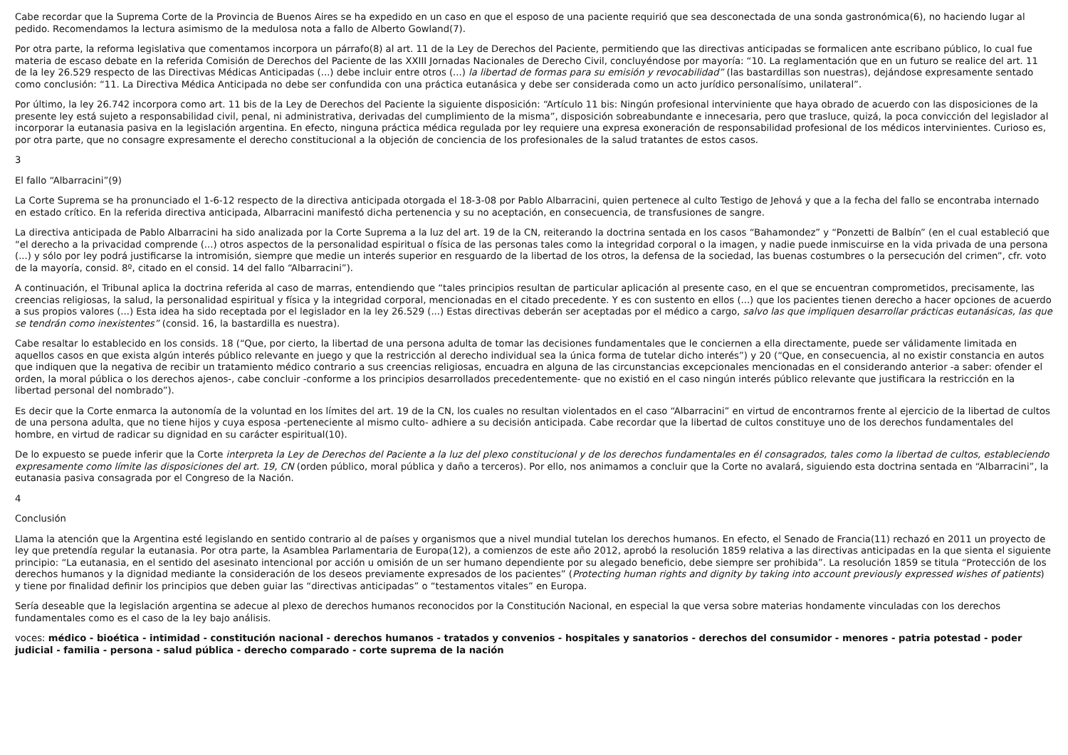Cabe recordar que la Suprema Corte de la Provincia de Buenos Aires se ha expedido en un caso en que el esposo de una paciente requirió que sea desconectada de una sonda gastronómica(6), no haciendo lugar al pedido. Recomendamos la lectura asimismo de la medulosa nota a fallo de Alberto Gowland(7).
Por otra parte, la reforma legislativa que comentamos incorpora un párrafo(8) al art. 11 de la Ley de Derechos del Paciente, permitiendo que las directivas anticipadas se formalicen ante escribano público, lo cual fue materia de escaso debate en la referida Comisión de Derechos del Paciente de las XXIII Jornadas Nacionales de Derecho Civil, concluyéndose por mayoría: “10. La reglamentación que en un futuro se realice del art. 11 de la ley 26.529 respecto de las Directivas Médicas Anticipadas (...) debe incluir entre otros (...) la libertad de formas para su emisión y revocabilidad” (las bastardillas son nuestras), dejándose expresamente sentado como conclusión: “11. La Directiva Médica Anticipada no debe ser confundida con una práctica eutanásica y debe ser considerada como un acto jurídico personalísimo, unilateral”.
Por último, la ley 26.742 incorpora como art. 11 bis de la Ley de Derechos del Paciente la siguiente disposición: “Artículo 11 bis: Ningún profesional interviniente que haya obrado de acuerdo con las disposiciones de la presente ley está sujeto a responsabilidad civil, penal, ni administrativa, derivadas del cumplimiento de la misma”, disposición sobreabundante e innecesaria, pero que trasluce, quizá, la poca convicción del legislador al incorporar la eutanasia pasiva en la legislación argentina. En efecto, ninguna práctica médica regulada por ley requiere una expresa exoneración de responsabilidad profesional de los médicos intervinientes. Curioso es, por otra parte, que no consagre expresamente el derecho constitucional a la objeción de conciencia de los profesionales de la salud tratantes de estos casos.
3
El fallo “Albarracini”(9)
La Corte Suprema se ha pronunciado el 1-6-12 respecto de la directiva anticipada otorgada el 18-3-08 por Pablo Albarracini, quien pertenece al culto Testigo de Jehová y que a la fecha del fallo se encontraba internado en estado crítico. En la referida directiva anticipada, Albarracini manifestó dicha pertenencia y su no aceptación, en consecuencia, de transfusiones de sangre.
La directiva anticipada de Pablo Albarracini ha sido analizada por la Corte Suprema a la luz del art. 19 de la CN, reiterando la doctrina sentada en los casos “Bahamondez” y “Ponzetti de Balbín” (en el cual estableció que “el derecho a la privacidad comprende (...) otros aspectos de la personalidad espiritual o física de las personas tales como la integridad corporal o la imagen, y nadie puede inmiscuirse en la vida privada de una persona (...) y sólo por ley podrá justificarse la intromisión, siempre que medie un interés superior en resguardo de la libertad de los otros, la defensa de la sociedad, las buenas costumbres o la persecución del crimen”, cfr. voto de la mayoría, consid. 8º, citado en el consid. 14 del fallo “Albarracini”).
A continuación, el Tribunal aplica la doctrina referida al caso de marras, entendiendo que “tales principios resultan de particular aplicación al presente caso, en el que se encuentran comprometidos, precisamente, las creencias religiosas, la salud, la personalidad espiritual y física y la integridad corporal, mencionadas en el citado precedente. Y es con sustento en ellos (...) que los pacientes tienen derecho a hacer opciones de acuerdo a sus propios valores (...) Esta idea ha sido receptada por el legislador en la ley 26.529 (...) Estas directivas deberán ser aceptadas por el médico a cargo, salvo las que impliquen desarrollar prácticas eutanásicas, las que se tendrán como inexistentes” (consid. 16, la bastardilla es nuestra).
Cabe resaltar lo establecido en los consids. 18 (“Que, por cierto, la libertad de una persona adulta de tomar las decisiones fundamentales que le conciernen a ella directamente, puede ser válidamente limitada en aquellos casos en que exista algún interés público relevante en juego y que la restricción al derecho individual sea la única forma de tutelar dicho interés”) y 20 (“Que, en consecuencia, al no existir constancia en autos que indiquen que la negativa de recibir un tratamiento médico contrario a sus creencias religiosas, encuadra en alguna de las circunstancias excepcionales mencionadas en el considerando anterior -a saber: ofender el orden, la moral pública o los derechos ajenos-, cabe concluir -conforme a los principios desarrollados precedentemente- que no existió en el caso ningún interés público relevante que justificara la restricción en la libertad personal del nombrado”).
Es decir que la Corte enmarca la autonomía de la voluntad en los límites del art. 19 de la CN, los cuales no resultan violentados en el caso “Albarracini” en virtud de encontrarnos frente al ejercicio de la libertad de cultos de una persona adulta, que no tiene hijos y cuya esposa -perteneciente al mismo culto- adhiere a su decisión anticipada. Cabe recordar que la libertad de cultos constituye uno de los derechos fundamentales del hombre, en virtud de radicar su dignidad en su carácter espiritual(10).
De lo expuesto se puede inferir que la Corte interpreta la Ley de Derechos del Paciente a la luz del plexo constitucional y de los derechos fundamentales en él consagrados, tales como la libertad de cultos, estableciendo expresamente como límite las disposiciones del art. 19, CN (orden público, moral pública y daño a terceros). Por ello, nos animamos a concluir que la Corte no avalará, siguiendo esta doctrina sentada en “Albarracini”, la eutanasia pasiva consagrada por el Congreso de la Nación.
4
Conclusión
Llama la atención que la Argentina esté legislando en sentido contrario al de países y organismos que a nivel mundial tutelan los derechos humanos. En efecto, el Senado de Francia(11) rechazó en 2011 un proyecto de ley que pretendía regular la eutanasia. Por otra parte, la Asamblea Parlamentaria de Europa(12), a comienzos de este año 2012, aprobó la resolución 1859 relativa a las directivas anticipadas en la que sienta el siguiente principio: “La eutanasia, en el sentido del asesinato intencional por acción u omisión de un ser humano dependiente por su alegado beneficio, debe siempre ser prohibida”. La resolución 1859 se titula “Protección de los derechos humanos y la dignidad mediante la consideración de los deseos previamente expresados de los pacientes” (Protecting human rights and dignity by taking into account previously expressed wishes of patients) y tiene por finalidad definir los principios que deben guiar las “directivas anticipadas” o “testamentos vitales” en Europa.
Sería deseable que la legislación argentina se adecue al plexo de derechos humanos reconocidos por la Constitución Nacional, en especial la que versa sobre materias hondamente vinculadas con los derechos fundamentales como es el caso de la ley bajo análisis.
voces: médico - bioética - intimidad - constitución nacional - derechos humanos - tratados y convenios - hospitales y sanatorios - derechos del consumidor - menores - patria potestad - poder judicial - familia - persona - salud pública - derecho comparado - corte suprema de la nación